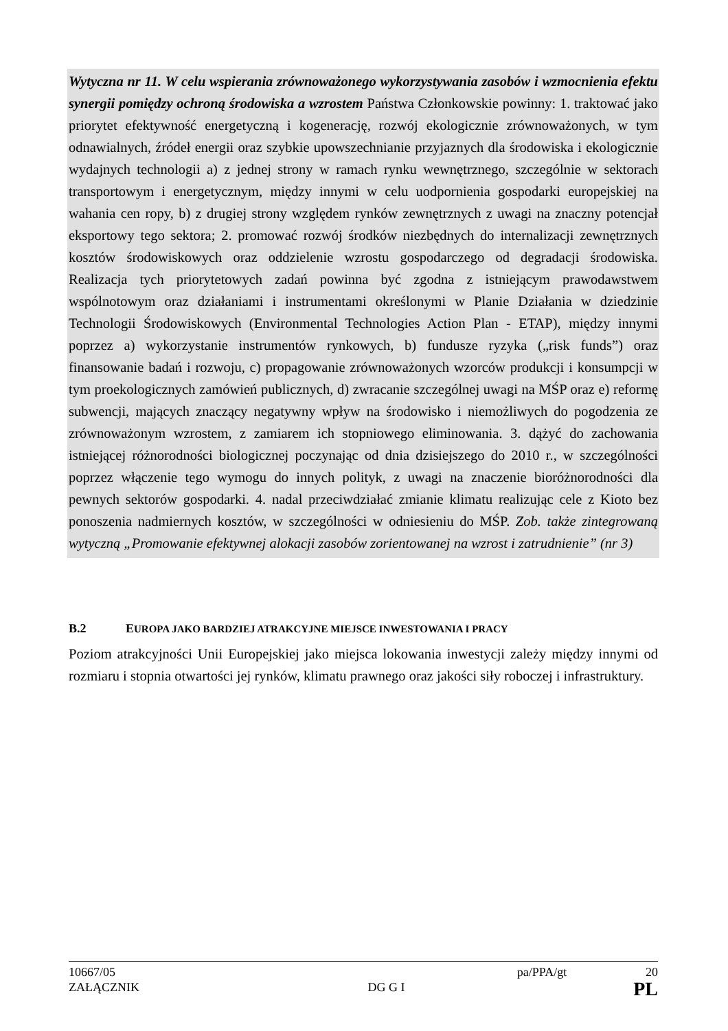Wytyczna nr 11. W celu wspierania zrównoważonego wykorzystywania zasobów i wzmocnienia efektu synergii pomiędzy ochroną środowiska a wzrostem Państwa Członkowskie powinny: 1. traktować jako priorytet efektywność energetyczną i kogenerację, rozwój ekologicznie zrównoważonych, w tym odnawialnych, źródeł energii oraz szybkie upowszechnianie przyjaznych dla środowiska i ekologicznie wydajnych technologii a) z jednej strony w ramach rynku wewnętrznego, szczególnie w sektorach transportowym i energetycznym, między innymi w celu uodpornienia gospodarki europejskiej na wahania cen ropy, b) z drugiej strony względem rynków zewnętrznych z uwagi na znaczny potencjał eksportowy tego sektora; 2. promować rozwój środków niezbędnych do internalizacji zewnętrznych kosztów środowiskowych oraz oddzielenie wzrostu gospodarczego od degradacji środowiska. Realizacja tych priorytetowych zadań powinna być zgodna z istniejącym prawodawstwem wspólnotowym oraz działaniami i instrumentami określonymi w Planie Działania w dziedzinie Technologii Środowiskowych (Environmental Technologies Action Plan - ETAP), między innymi poprzez a) wykorzystanie instrumentów rynkowych, b) fundusze ryzyka („risk funds”) oraz finansowanie badań i rozwoju, c) propagowanie zrównoważonych wzorców produkcji i konsumpcji w tym proekologicznych zamówień publicznych, d) zwracanie szczególnej uwagi na MŚP oraz e) reformę subwencji, mających znaczący negatywny wpływ na środowisko i niemożliwych do pogodzenia ze zrównoważonym wzrostem, z zamiarem ich stopniowego eliminowania. 3. dążyć do zachowania istniejącej różnorodności biologicznej poczynając od dnia dzisiejszego do 2010 r., w szczególności poprzez włączenie tego wymogu do innych polityk, z uwagi na znaczenie bioróżnorodności dla pewnych sektorów gospodarki. 4. nadal przeciwdziałać zmianie klimatu realizując cele z Kioto bez ponoszenia nadmiernych kosztów, w szczególności w odniesieniu do MŚP. Zob. także zintegrowaną wytyczną „Promowanie efektywnej alokacji zasobów zorientowanej na wzrost i zatrudnienie” (nr 3)
B.2 EUROPA JAKO BARDZIEJ ATRAKCYJNE MIEJSCE INWESTOWANIA I PRACY
Poziom atrakcyjności Unii Europejskiej jako miejsca lokowania inwestycji zależy między innymi od rozmiaru i stopnia otwartości jej rynków, klimatu prawnego oraz jakości siły roboczej i infrastruktury.
10667/05 pa/PPA/gt 20
ZAŁĄCZNIK DG G I PL